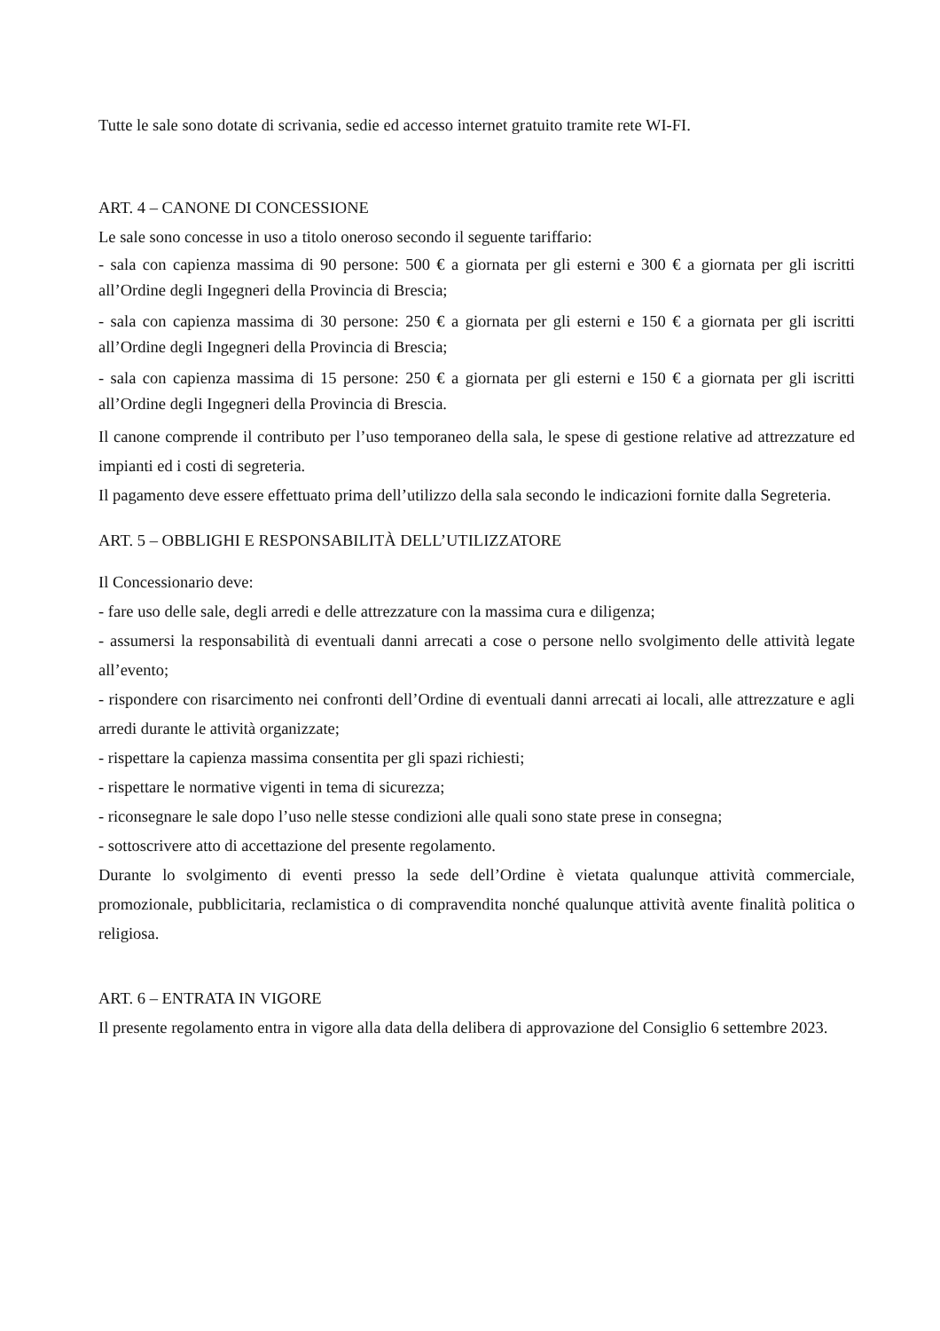Tutte le sale sono dotate di scrivania, sedie ed accesso internet gratuito tramite rete WI-FI.
ART. 4 – CANONE DI CONCESSIONE
Le sale sono concesse in uso a titolo oneroso secondo il seguente tariffario:
- sala con capienza massima di 90 persone: 500 € a giornata per gli esterni e 300 € a giornata per gli iscritti all’Ordine degli Ingegneri della Provincia di Brescia;
- sala con capienza massima di 30 persone: 250 € a giornata per gli esterni e 150 € a giornata per gli iscritti all’Ordine degli Ingegneri della Provincia di Brescia;
- sala con capienza massima di 15 persone: 250 € a giornata per gli esterni e 150 € a giornata per gli iscritti all’Ordine degli Ingegneri della Provincia di Brescia.
Il canone comprende il contributo per l’uso temporaneo della sala, le spese di gestione relative ad attrezzature ed impianti ed i costi di segreteria.
Il pagamento deve essere effettuato prima dell’utilizzo della sala secondo le indicazioni fornite dalla Segreteria.
ART. 5 – OBBLIGHI E RESPONSABILITÀ DELL’UTILIZZATORE
Il Concessionario deve:
- fare uso delle sale, degli arredi e delle attrezzature con la massima cura e diligenza;
- assumersi la responsabilità di eventuali danni arrecati a cose o persone nello svolgimento delle attività legate all’evento;
- rispondere con risarcimento nei confronti dell’Ordine di eventuali danni arrecati ai locali, alle attrezzature e agli arredi durante le attività organizzate;
- rispettare la capienza massima consentita per gli spazi richiesti;
- rispettare le normative vigenti in tema di sicurezza;
- riconsegnare le sale dopo l’uso nelle stesse condizioni alle quali sono state prese in consegna;
- sottoscrivere atto di accettazione del presente regolamento.
Durante lo svolgimento di eventi presso la sede dell’Ordine è vietata qualunque attività commerciale, promozionale, pubblicitaria, reclamistica o di compravendita nonché qualunque attività avente finalità politica o religiosa.
ART. 6 – ENTRATA IN VIGORE
Il presente regolamento entra in vigore alla data della delibera di approvazione del Consiglio 6 settembre 2023.